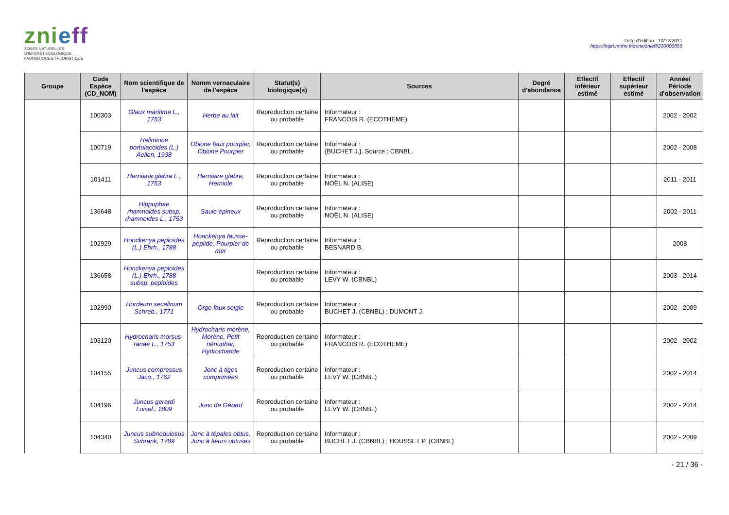znieff
ZONES NATURELLES
D'INTÉRÊT ÉCOLOGIQUE,
FAUNISTIQUE ET FLORISTIQUE
Date d'édition : 10/12/2021
https://inpn.mnhn.fr/zone/znieff/230000855
| Groupe | Code Espèce (CD_NOM) | Nom scientifique de l'espèce | Nomm vernaculaire de l'espèce | Statut(s) biologique(s) | Sources | Degré d'abondance | Effectif inférieur estimé | Effectif supérieur estimé | Année/ Période d'observation |
| --- | --- | --- | --- | --- | --- | --- | --- | --- | --- |
| | 100303 | Glaux maritima L., 1753 | Herbe au lait | Reproduction certaine ou probable | Informateur : FRANCOIS R. (ECOTHEME) | | | | 2002 - 2002 |
| | 100719 | Halimione portulacoides (L.) Aellen, 1938 | Obione faux pourpier, Obione Pourpier | Reproduction certaine ou probable | Informateur : {BUCHET J.}. Source : CBNBL. | | | | 2002 - 2008 |
| | 101411 | Herniaria glabra L., 1753 | Herniaire glabre, Herniole | Reproduction certaine ou probable | Informateur : NOËL N. (ALISE) | | | | 2011 - 2011 |
| | 136648 | Hippophae rhamnoides subsp. rhamnoides L., 1753 | Saule épineux | Reproduction certaine ou probable | Informateur : NOËL N. (ALISE) | | | | 2002 - 2011 |
| | 102929 | Honckenya peploides (L.) Ehrh., 1788 | Honckénya fausse-péplide, Pourpier de mer | Reproduction certaine ou probable | Informateur : BESNARD B. | | | | 2008 |
| | 136658 | Honckenya peploides (L.) Ehrh., 1788 subsp. peploides | | Reproduction certaine ou probable | Informateur : LEVY W. (CBNBL) | | | | 2003 - 2014 |
| | 102990 | Hordeum secalinum Schreb., 1771 | Orge faux seigle | Reproduction certaine ou probable | Informateur : BUCHET J. (CBNBL) ; DUMONT J. | | | | 2002 - 2009 |
| | 103120 | Hydrocharis morsus-ranae L., 1753 | Hydrocharis morène, Morène, Petit nénuphar, Hydrocharide | Reproduction certaine ou probable | Informateur : FRANCOIS R. (ECOTHEME) | | | | 2002 - 2002 |
| | 104155 | Juncus compressus Jacq., 1762 | Jonc à tiges comprimées | Reproduction certaine ou probable | Informateur : LEVY W. (CBNBL) | | | | 2002 - 2014 |
| | 104196 | Juncus gerardi Loisel., 1809 | Jonc de Gérard | Reproduction certaine ou probable | Informateur : LEVY W. (CBNBL) | | | | 2002 - 2014 |
| | 104340 | Juncus subnodulosus Schrank, 1789 | Jonc à tépales obtus, Jonc à fleurs obtuses | Reproduction certaine ou probable | Informateur : BUCHET J. (CBNBL) ; HOUSSET P. (CBNBL) | | | | 2002 - 2009 |
- 21 / 36 -